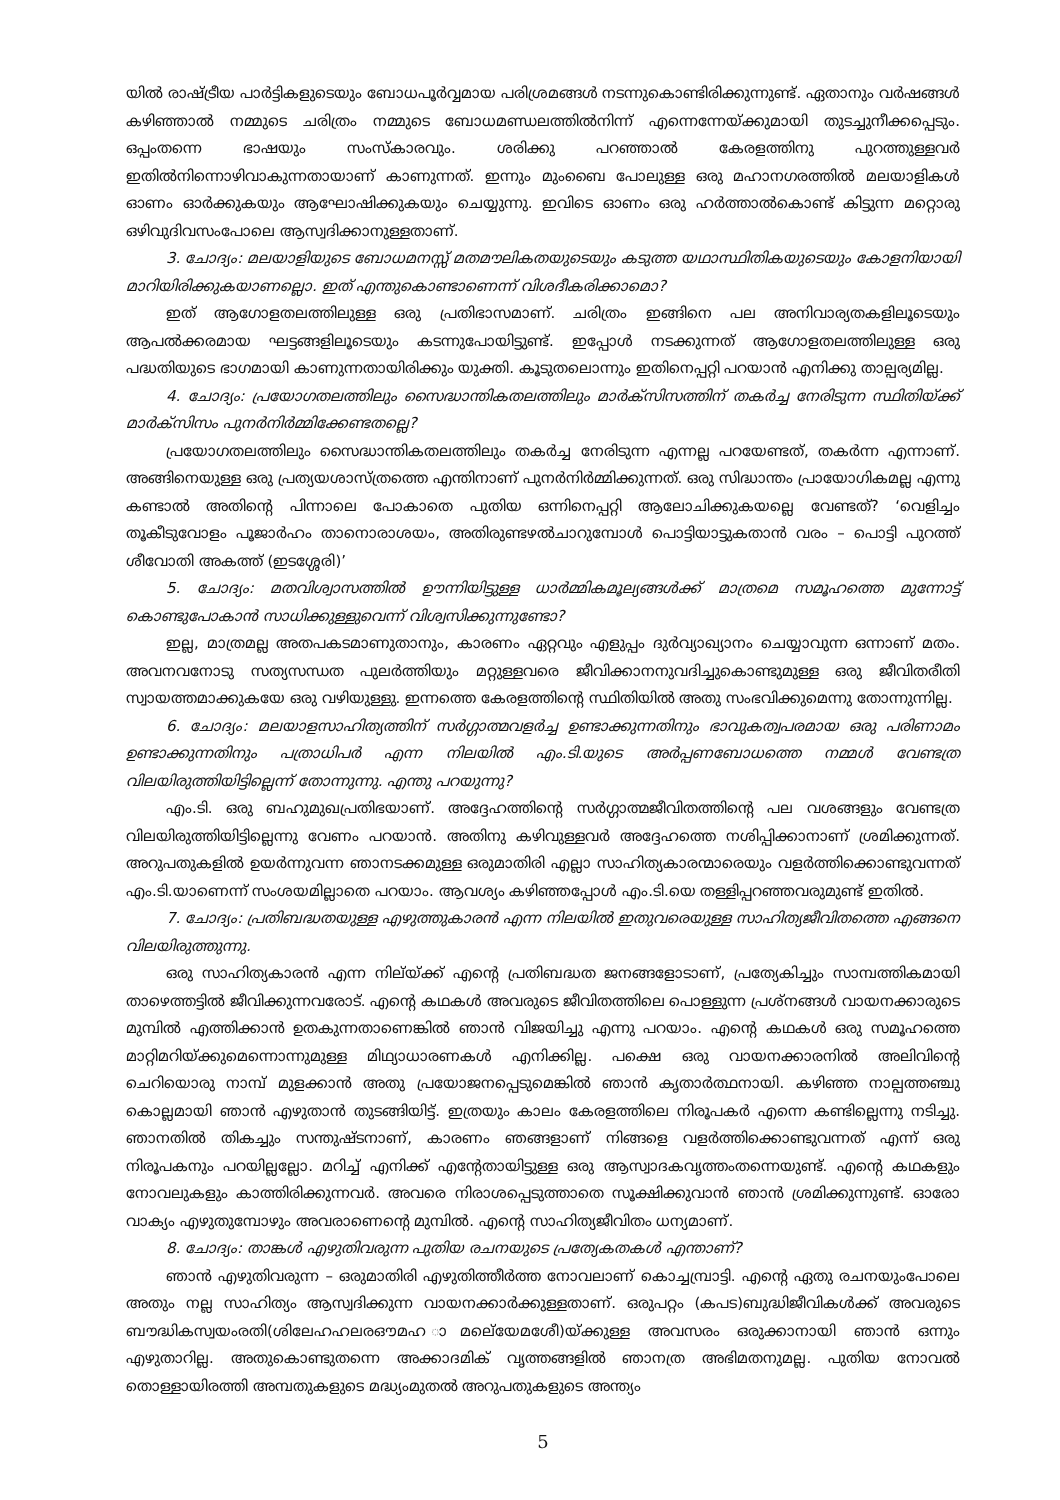യിൽ രാഷ്ട്രീയ പാർട്ടികളുടെയും ബോധപൂർവ്വമായ പരിശ്രമങ്ങൾ നടന്നുകൊണ്ടിരിക്കുന്നുണ്ട്. ഏതാനും വർഷങ്ങൾ കഴിഞ്ഞാൽ നമ്മുടെ ചരിത്രം നമ്മുടെ ബോധമണ്ഡലത്തിൽനിന്ന് എന്നെന്നേയ്ക്കുമായി തുടച്ചുനീക്കപ്പെടും. ഒപ്പംതന്നെ ഭാഷയും സംസ്കാരവും. ശരിക്കു പറഞ്ഞാൽ കേരളത്തിനു പുറത്തുള്ളവർ ഇതിൽനിന്നൊഴിവാകുന്നതായാണ് കാണുന്നത്. ഇന്നും മുംബൈ പോലുള്ള ഒരു മഹാനഗരത്തിൽ മലയാളികൾ ഓണം ഓർക്കുകയും ആഘോഷിക്കുകയും ചെയ്യുന്നു. ഇവിടെ ഓണം ഒരു ഹർത്താൽകൊണ്ട് കിട്ടുന്ന മറ്റൊരു ഒഴിവുദിവസംപോലെ ആസ്വദിക്കാനുള്ളതാണ്.
3. ചോദ്യം: മലയാളിയുടെ ബോധമനസ്സ് മതമൗലികതയുടെയും കടുത്ത യഥാസ്ഥിതികയുടെയും കോളനിയായി മാറിയിരിക്കുകയാണല്ലൊ. ഇത് എന്തുകൊണ്ടാണെന്ന് വിശദീകരിക്കാമൊ?
ഇത് ആഗോളതലത്തിലുള്ള ഒരു പ്രതിഭാസമാണ്. ചരിത്രം ഇങ്ങിനെ പല അനിവാര്യതകളിലൂടെയും ആപൽക്കരമായ ഘട്ടങ്ങളിലൂടെയും കടന്നുപോയിട്ടുണ്ട്. ഇപ്പോൾ നടക്കുന്നത് ആഗോളതലത്തിലുള്ള ഒരു പദ്ധതിയുടെ ഭാഗമായി കാണുന്നതായിരിക്കും യുക്തി. കൂടുതലൊന്നും ഇതിനെപ്പറ്റി പറയാൻ എനിക്കു താല്പര്യമില്ല.
4. ചോദ്യം: പ്രയോഗതലത്തിലും സൈദ്ധാന്തികതലത്തിലും മാർക്സിസത്തിന് തകർച്ച നേരിടുന്ന സ്ഥിതിയ്ക്ക് മാർക്സിസം പുനർനിർമ്മിക്കേണ്ടതല്ലെ?
പ്രയോഗതലത്തിലും സൈദ്ധാന്തികതലത്തിലും തകർച്ച നേരിടുന്ന എന്നല്ല പറയേണ്ടത്, തകർന്ന എന്നാണ്. അങ്ങിനെയുള്ള ഒരു പ്രത്യയശാസ്ത്രത്തെ എന്തിനാണ് പുനർനിർമ്മിക്കുന്നത്. ഒരു സിദ്ധാന്തം പ്രായോഗികമല്ല എന്നു കണ്ടാൽ അതിന്റെ പിന്നാലെ പോകാതെ പുതിയ ഒന്നിനെപ്പറ്റി ആലോചിക്കുകയല്ലെ വേണ്ടത്? ‘വെളിച്ചം തൂകീടുവോളം പൂജാർഹം താനൊരാശയം, അതിരുണ്ടഴൽചാറുമ്പോൾ പൊട്ടിയാട്ടുകതാൻ വരം – പൊട്ടി പുറത്ത് ശീവോതി അകത്ത് (ഇടശ്ശേരി)’
5. ചോദ്യം: മതവിശ്വാസത്തിൽ ഊന്നിയിട്ടുള്ള ധാർമ്മികമൂല്യങ്ങൾക്ക് മാത്രമെ സമൂഹത്തെ മുന്നോട്ട് കൊണ്ടുപോകാൻ സാധിക്കുള്ളുവെന്ന് വിശ്വസിക്കുന്നുണ്ടോ?
ഇല്ല, മാത്രമല്ല അതപകടമാണുതാനും, കാരണം ഏറ്റവും എളുപ്പം ദുർവ്യാഖ്യാനം ചെയ്യാവുന്ന ഒന്നാണ് മതം. അവനവനോടു സത്യസന്ധത പുലർത്തിയും മറ്റുള്ളവരെ ജീവിക്കാനനുവദിച്ചുകൊണ്ടുമുള്ള ഒരു ജീവിതരീതി സ്വായത്തമാക്കുകയേ ഒരു വഴിയുള്ളു. ഇന്നത്തെ കേരളത്തിന്റെ സ്ഥിതിയിൽ അതു സംഭവിക്കുമെന്നു തോന്നുന്നില്ല.
6. ചോദ്യം: മലയാളസാഹിത്യത്തിന് സർഗ്ഗാത്മവളർച്ച ഉണ്ടാക്കുന്നതിനും ഭാവുകത്വപരമായ ഒരു പരിണാമം ഉണ്ടാക്കുന്നതിനും പത്രാധിപർ എന്ന നിലയിൽ എം.ടി.യുടെ അർപ്പണബോധത്തെ നമ്മൾ വേണ്ടത്ര വിലയിരുത്തിയിട്ടില്ലെന്ന് തോന്നുന്നു. എന്തു പറയുന്നു?
എം.ടി. ഒരു ബഹുമുഖപ്രതിഭയാണ്. അദ്ദേഹത്തിന്റെ സർഗ്ഗാത്മജീവിതത്തിന്റെ പല വശങ്ങളും വേണ്ടത്ര വിലയിരുത്തിയിട്ടില്ലെന്നു വേണം പറയാൻ. അതിനു കഴിവുള്ളവർ അദ്ദേഹത്തെ നശിപ്പിക്കാനാണ് ശ്രമിക്കുന്നത്. അറുപതുകളിൽ ഉയർന്നുവന്ന ഞാനടക്കമുള്ള ഒരുമാതിരി എല്ലാ സാഹിത്യകാരന്മാരെയും വളർത്തിക്കൊണ്ടുവന്നത് എം.ടി.യാണെന്ന് സംശയമില്ലാതെ പറയാം. ആവശ്യം കഴിഞ്ഞപ്പോൾ എം.ടി.യെ തള്ളിപ്പറഞ്ഞവരുമുണ്ട് ഇതിൽ.
7. ചോദ്യം: പ്രതിബദ്ധതയുള്ള എഴുത്തുകാരൻ എന്ന നിലയിൽ ഇതുവരെയുള്ള സാഹിത്യജീവിതത്തെ എങ്ങനെ വിലയിരുത്തുന്നു.
ഒരു സാഹിത്യകാരൻ എന്ന നില്യ്ക്ക് എന്റെ പ്രതിബദ്ധത ജനങ്ങളോടാണ്, പ്രത്യേകിച്ചും സാമ്പത്തികമായി താഴെത്തട്ടിൽ ജീവിക്കുന്നവരോട്. എന്റെ കഥകൾ അവരുടെ ജീവിതത്തിലെ പൊള്ളുന്ന പ്രശ്നങ്ങൾ വായനക്കാരുടെ മുമ്പിൽ എത്തിക്കാൻ ഉതകുന്നതാണെങ്കിൽ ഞാൻ വിജയിച്ചു എന്നു പറയാം. എന്റെ കഥകൾ ഒരു സമൂഹത്തെ മാറ്റിമറിയ്ക്കുമെന്നൊന്നുമുള്ള മിഥ്യാധാരണകൾ എനിക്കില്ല. പക്ഷെ ഒരു വായനക്കാരനിൽ അലിവിന്റെ ചെറിയൊരു നാമ്പ് മുളക്കാൻ അതു പ്രയോജനപ്പെടുമെങ്കിൽ ഞാൻ കൃതാർത്ഥനായി. കഴിഞ്ഞ നാല്പത്തഞ്ചു കൊല്ലമായി ഞാൻ എഴുതാൻ തുടങ്ങിയിട്ട്. ഇത്രയും കാലം കേരളത്തിലെ നിരൂപകർ എന്നെ കണ്ടില്ലെന്നു നടിച്ചു. ഞാനതിൽ തികച്ചും സന്തുഷ്ടനാണ്, കാരണം ഞങ്ങളാണ് നിങ്ങളെ വളർത്തിക്കൊണ്ടുവന്നത് എന്ന് ഒരു നിരൂപകനും പറയില്ലല്ലോ. മറിച്ച് എനിക്ക് എന്റേതായിട്ടുള്ള ഒരു ആസ്വാദകവൃത്തംതന്നെയുണ്ട്. എന്റെ കഥകളും നോവലുകളും കാത്തിരിക്കുന്നവർ. അവരെ നിരാശപ്പെടുത്താതെ സൂക്ഷിക്കുവാൻ ഞാൻ ശ്രമിക്കുന്നുണ്ട്. ഓരോ വാക്യം എഴുതുമ്പോഴും അവരാണെന്റെ മുമ്പിൽ. എന്റെ സാഹിത്യജീവിതം ധന്യമാണ്.
8. ചോദ്യം: താങ്കൾ എഴുതിവരുന്ന പുതിയ രചനയുടെ പ്രത്യേകതകൾ എന്താണ്?
ഞാൻ എഴുതിവരുന്ന – ഒരുമാതിരി എഴുതിത്തീർത്ത നോവലാണ് കൊച്ചമ്പ്രാട്ടി. എന്റെ ഏതു രചനയുംപോലെ അതും നല്ല സാഹിത്യം ആസ്വദിക്കുന്ന വായനക്കാർക്കുള്ളതാണ്. ഒരുപറ്റം (കപട)ബുദ്ധിജീവികൾക്ക് അവരുടെ ബൗദ്ധികസ്വയംരതി(ശിലേഹഹലരഔമഹ ാമലെ്യേമശേീ)യ്ക്കുള്ള അവസരം ഒരുക്കാനായി ഞാൻ ഒന്നും എഴുതാറില്ല. അതുകൊണ്ടുതന്നെ അക്കാദമിക് വൃത്തങ്ങളിൽ ഞാനത്ര അഭിമതനുമല്ല. പുതിയ നോവൽ തൊള്ളായിരത്തി അമ്പതുകളുടെ മദ്ധ്യംമുതൽ അറുപതുകളുടെ അന്ത്യം
5